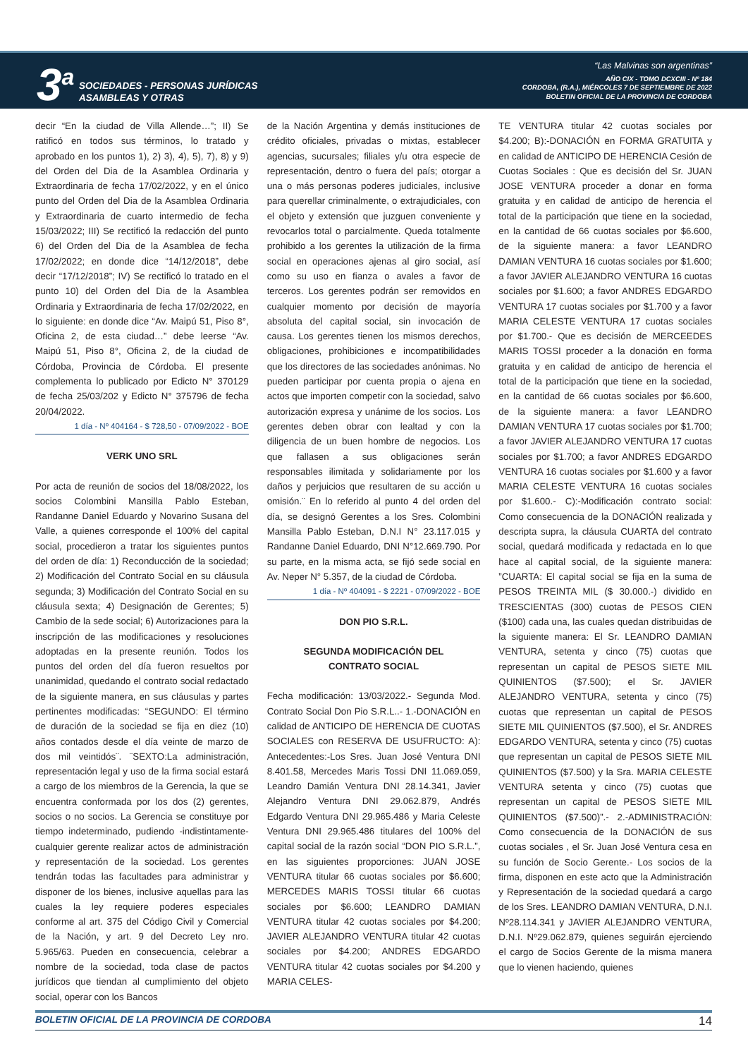3<sup>a</sup>
SOCIEDADES - PERSONAS JURÍDICAS
ASAMBLEAS Y OTRAS
“Las Malvinas son argentinas”
AÑO CIX - TOMO DCXCIII - Nº 184
CORDOBA, (R.A.), MIÉRCOLES 7 DE SEPTIEMBRE DE 2022
BOLETIN OFICIAL DE LA PROVINCIA DE CORDOBA
decir “En la ciudad de Villa Allende…”; II) Se ratificó en todos sus términos, lo tratado y aprobado en los puntos 1), 2) 3), 4), 5), 7), 8) y 9) del Orden del Dia de la Asamblea Ordinaria y Extraordinaria de fecha 17/02/2022, y en el único punto del Orden del Dia de la Asamblea Ordinaria y Extraordinaria de cuarto intermedio de fecha 15/03/2022; III) Se rectificó la redacción del punto 6) del Orden del Dia de la Asamblea de fecha 17/02/2022; en donde dice “14/12/2018”, debe decir “17/12/2018”; IV) Se rectificó lo tratado en el punto 10) del Orden del Dia de la Asamblea Ordinaria y Extraordinaria de fecha 17/02/2022, en lo siguiente: en donde dice “Av. Maipú 51, Piso 8°, Oficina 2, de esta ciudad…” debe leerse “Av. Maipú 51, Piso 8°, Oficina 2, de la ciudad de Córdoba, Provincia de Córdoba. El presente complementa lo publicado por Edicto N° 370129 de fecha 25/03/202 y Edicto N° 375796 de fecha 20/04/2022.
1 día - Nº 404164 - $ 728,50 - 07/09/2022 - BOE
VERK UNO SRL
Por acta de reunión de socios del 18/08/2022, los socios Colombini Mansilla Pablo Esteban, Randanne Daniel Eduardo y Novarino Susana del Valle, a quienes corresponde el 100% del capital social, procedieron a tratar los siguientes puntos del orden de día: 1) Reconducción de la sociedad; 2) Modificación del Contrato Social en su cláusula segunda; 3) Modificación del Contrato Social en su cláusula sexta; 4) Designación de Gerentes; 5) Cambio de la sede social; 6) Autorizaciones para la inscripción de las modificaciones y resoluciones adoptadas en la presente reunión. Todos los puntos del orden del día fueron resueltos por unanimidad, quedando el contrato social redactado de la siguiente manera, en sus cláusulas y partes pertinentes modificadas: “SEGUNDO: El término de duración de la sociedad se fija en diez (10) años contados desde el día veinte de marzo de dos mil veintidós¨. ¨SEXTO:La administración, representación legal y uso de la firma social estará a cargo de los miembros de la Gerencia, la que se encuentra conformada por los dos (2) gerentes, socios o no socios. La Gerencia se constituye por tiempo indeterminado, pudiendo -indistintamente- cualquier gerente realizar actos de administración y representación de la sociedad. Los gerentes tendrán todas las facultades para administrar y disponer de los bienes, inclusive aquellas para las cuales la ley requiere poderes especiales conforme al art. 375 del Código Civil y Comercial de la Nación, y art. 9 del Decreto Ley nro. 5.965/63. Pueden en consecuencia, celebrar a nombre de la sociedad, toda clase de pactos jurídicos que tiendan al cumplimiento del objeto social, operar con los Bancos
de la Nación Argentina y demás instituciones de crédito oficiales, privadas o mixtas, establecer agencias, sucursales; filiales y/u otra especie de representación, dentro o fuera del país; otorgar a una o más personas poderes judiciales, inclusive para querellar criminalmente, o extrajudiciales, con el objeto y extensión que juzguen conveniente y revocarlos total o parcialmente. Queda totalmente prohibido a los gerentes la utilización de la firma social en operaciones ajenas al giro social, así como su uso en fianza o avales a favor de terceros. Los gerentes podrán ser removidos en cualquier momento por decisión de mayoría absoluta del capital social, sin invocación de causa. Los gerentes tienen los mismos derechos, obligaciones, prohibiciones e incompatibilidades que los directores de las sociedades anónimas. No pueden participar por cuenta propia o ajena en actos que importen competir con la sociedad, salvo autorización expresa y unánime de los socios. Los gerentes deben obrar con lealtad y con la diligencia de un buen hombre de negocios. Los que fallasen a sus obligaciones serán responsables ilimitada y solidariamente por los daños y perjuicios que resultaren de su acción u omisión.¨ En lo referido al punto 4 del orden del día, se designó Gerentes a los Sres. Colombini Mansilla Pablo Esteban, D.N.I N° 23.117.015 y Randanne Daniel Eduardo, DNI N°12.669.790. Por su parte, en la misma acta, se fijó sede social en Av. Neper N° 5.357, de la ciudad de Córdoba.
1 día - Nº 404091 - $ 2221 - 07/09/2022 - BOE
DON PIO S.R.L.
SEGUNDA MODIFICACIÓN DEL
CONTRATO SOCIAL
Fecha modificación: 13/03/2022.- Segunda Mod. Contrato Social Don Pio S.R.L..- 1.-DONACIÓN en calidad de ANTICIPO DE HERENCIA DE CUOTAS SOCIALES con RESERVA DE USUFRUCTO: A): Antecedentes:-Los Sres. Juan José Ventura DNI 8.401.58, Mercedes Maris Tossi DNI 11.069.059, Leandro Damián Ventura DNI 28.14.341, Javier Alejandro Ventura DNI 29.062.879, Andrés Edgardo Ventura DNI 29.965.486 y Maria Celeste Ventura DNI 29.965.486 titulares del 100% del capital social de la razón social “DON PIO S.R.L.”, en las siguientes proporciones: JUAN JOSE VENTURA titular 66 cuotas sociales por $6.600; MERCEDES MARIS TOSSI titular 66 cuotas sociales por $6.600; LEANDRO DAMIAN VENTURA titular 42 cuotas sociales por $4.200; JAVIER ALEJANDRO VENTURA titular 42 cuotas sociales por $4.200; ANDRES EDGARDO VENTURA titular 42 cuotas sociales por $4.200 y MARIA CELES-
TE VENTURA titular 42 cuotas sociales por $4.200; B):-DONACIÓN en FORMA GRATUITA y en calidad de ANTICIPO DE HERENCIA Cesión de Cuotas Sociales : Que es decisión del Sr. JUAN JOSE VENTURA proceder a donar en forma gratuita y en calidad de anticipo de herencia el total de la participación que tiene en la sociedad, en la cantidad de 66 cuotas sociales por $6.600, de la siguiente manera: a favor LEANDRO DAMIAN VENTURA 16 cuotas sociales por $1.600; a favor JAVIER ALEJANDRO VENTURA 16 cuotas sociales por $1.600; a favor ANDRES EDGARDO VENTURA 17 cuotas sociales por $1.700 y a favor MARIA CELESTE VENTURA 17 cuotas sociales por $1.700.- Que es decisión de MERCEEDES MARIS TOSSI proceder a la donación en forma gratuita y en calidad de anticipo de herencia el total de la participación que tiene en la sociedad, en la cantidad de 66 cuotas sociales por $6.600, de la siguiente manera: a favor LEANDRO DAMIAN VENTURA 17 cuotas sociales por $1.700; a favor JAVIER ALEJANDRO VENTURA 17 cuotas sociales por $1.700; a favor ANDRES EDGARDO VENTURA 16 cuotas sociales por $1.600 y a favor MARIA CELESTE VENTURA 16 cuotas sociales por $1.600.- C):-Modificación contrato social: Como consecuencia de la DONACIÓN realizada y descripta supra, la cláusula CUARTA del contrato social, quedará modificada y redactada en lo que hace al capital social, de la siguiente manera: ”CUARTA: El capital social se fija en la suma de PESOS TREINTA MIL ($ 30.000.-) dividido en TRESCIENTAS (300) cuotas de PESOS CIEN ($100) cada una, las cuales quedan distribuidas de la siguiente manera: El Sr. LEANDRO DAMIAN VENTURA, setenta y cinco (75) cuotas que representan un capital de PESOS SIETE MIL QUINIENTOS ($7.500); el Sr. JAVIER ALEJANDRO VENTURA, setenta y cinco (75) cuotas que representan un capital de PESOS SIETE MIL QUINIENTOS ($7.500), el Sr. ANDRES EDGARDO VENTURA, setenta y cinco (75) cuotas que representan un capital de PESOS SIETE MIL QUINIENTOS ($7.500) y la Sra. MARIA CELESTE VENTURA setenta y cinco (75) cuotas que representan un capital de PESOS SIETE MIL QUINIENTOS ($7.500)”.- 2.-ADMINISTRACIÓN: Como consecuencia de la DONACIÓN de sus cuotas sociales , el Sr. Juan José Ventura cesa en su función de Socio Gerente.- Los socios de la firma, disponen en este acto que la Administración y Representación de la sociedad quedará a cargo de los Sres. LEANDRO DAMIAN VENTURA, D.N.I. Nº28.114.341 y JAVIER ALEJANDRO VENTURA, D.N.I. Nº29.062.879, quienes seguirán ejerciendo el cargo de Socios Gerente de la misma manera que lo vienen haciendo, quienes
BOLETIN OFICIAL DE LA PROVINCIA DE CORDOBA 14